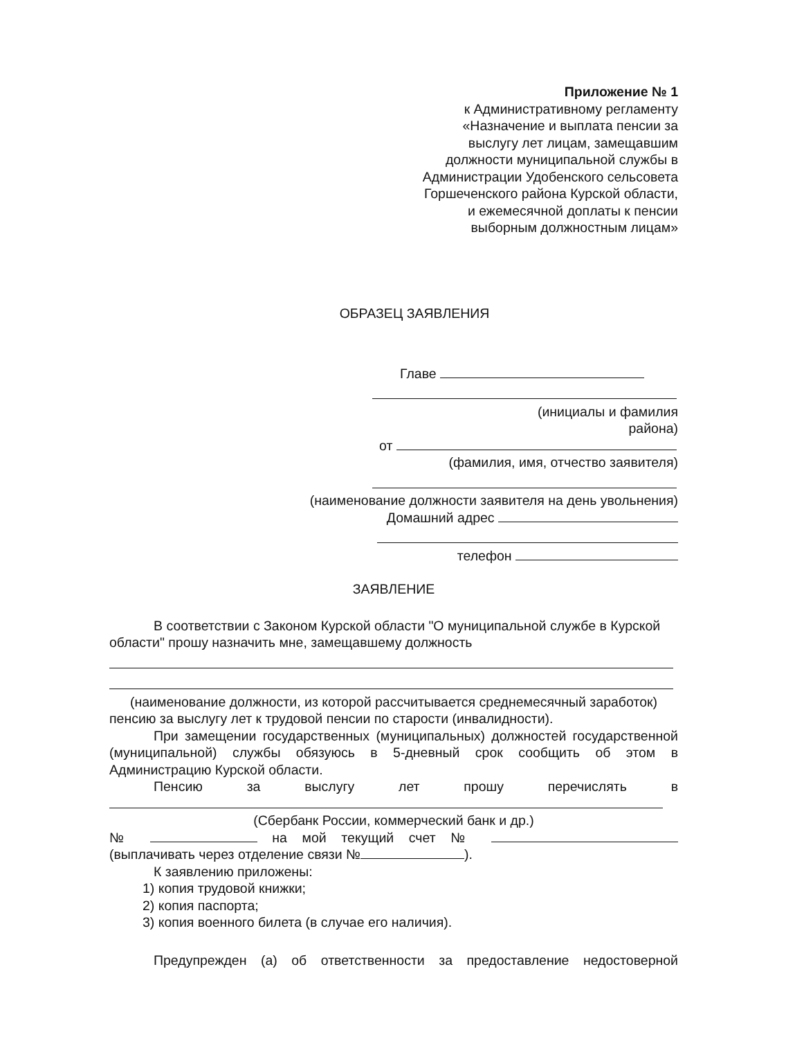Приложение № 1
к Административному регламенту «Назначение и выплата пенсии за выслугу лет лицам, замещавшим должности муниципальной службы в Администрации Удобенского сельсовета Горшеченского района Курской области, и ежемесячной доплаты к пенсии выборным должностным лицам»
ОБРАЗЕЦ ЗАЯВЛЕНИЯ
Главе
(инициалы и фамилия
района)
от
(фамилия, имя, отчество заявителя)
(наименование должности заявителя на день увольнения)
Домашний адрес
телефон
ЗАЯВЛЕНИЕ
В соответствии с Законом Курской области "О муниципальной службе в Курской области" прошу назначить мне, замещавшему должность
(наименование должности, из которой рассчитывается среднемесячный заработок)
пенсию за выслугу лет к трудовой пенсии по старости (инвалидности).
При замещении государственных (муниципальных) должностей государственной (муниципальной) службы обязуюсь в 5-дневный срок сообщить об этом в Администрацию Курской области.
Пенсию за выслугу лет прошу перечислять в
(Сбербанк России, коммерческий банк и др.)
№ на мой текущий счет №
(выплачивать через отделение связи № ).
К заявлению приложены:
1) копия трудовой книжки;
2) копия паспорта;
3) копия военного билета (в случае его наличия).
Предупрежден (а) об ответственности за предоставление недостоверной